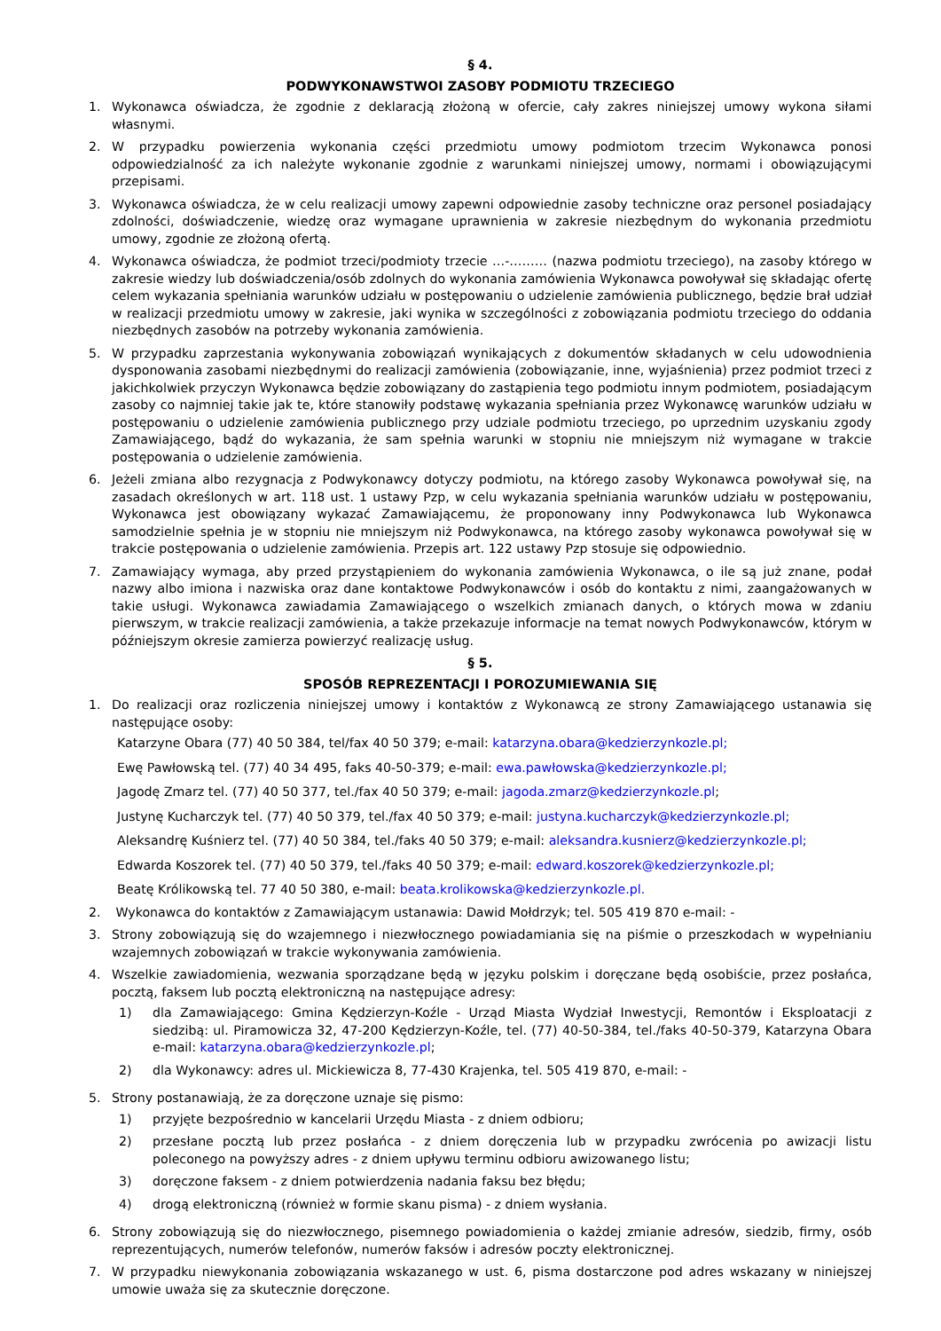§ 4.
PODWYKONAWSTWOI ZASOBY PODMIOTU TRZECIEGO
1. Wykonawca oświadcza, że zgodnie z deklaracją złożoną w ofercie, cały zakres niniejszej umowy wykona siłami własnymi.
2. W przypadku powierzenia wykonania części przedmiotu umowy podmiotom trzecim Wykonawca ponosi odpowiedzialność za ich należyte wykonanie zgodnie z warunkami niniejszej umowy, normami i obowiązującymi przepisami.
3. Wykonawca oświadcza, że w celu realizacji umowy zapewni odpowiednie zasoby techniczne oraz personel posiadający zdolności, doświadczenie, wiedzę oraz wymagane uprawnienia w zakresie niezbędnym do wykonania przedmiotu umowy, zgodnie ze złożoną ofertą.
4. Wykonawca oświadcza, że podmiot trzeci/podmioty trzecie …-……… (nazwa podmiotu trzeciego), na zasoby którego w zakresie wiedzy lub doświadczenia/osób zdolnych do wykonania zamówienia Wykonawca powoływał się składając ofertę celem wykazania spełniania warunków udziału w postępowaniu o udzielenie zamówienia publicznego, będzie brał udział w realizacji przedmiotu umowy w zakresie, jaki wynika w szczególności z zobowiązania podmiotu trzeciego do oddania niezbędnych zasobów na potrzeby wykonania zamówienia.
5. W przypadku zaprzestania wykonywania zobowiązań wynikających z dokumentów składanych w celu udowodnienia dysponowania zasobami niezbędnymi do realizacji zamówienia (zobowiązanie, inne, wyjaśnienia) przez podmiot trzeci z jakichkolwiek przyczyn Wykonawca będzie zobowiązany do zastąpienia tego podmiotu innym podmiotem, posiadającym zasoby co najmniej takie jak te, które stanowiły podstawę wykazania spełniania przez Wykonawcę warunków udziału w postępowaniu o udzielenie zamówienia publicznego przy udziale podmiotu trzeciego, po uprzednim uzyskaniu zgody Zamawiającego, bądź do wykazania, że sam spełnia warunki w stopniu nie mniejszym niż wymagane w trakcie postępowania o udzielenie zamówienia.
6. Jeżeli zmiana albo rezygnacja z Podwykonawcy dotyczy podmiotu, na którego zasoby Wykonawca powoływał się, na zasadach określonych w art. 118 ust. 1 ustawy Pzp, w celu wykazania spełniania warunków udziału w postępowaniu, Wykonawca jest obowiązany wykazać Zamawiającemu, że proponowany inny Podwykonawca lub Wykonawca samodzielnie spełnia je w stopniu nie mniejszym niż Podwykonawca, na którego zasoby wykonawca powoływał się w trakcie postępowania o udzielenie zamówienia. Przepis art. 122 ustawy Pzp stosuje się odpowiednio.
7. Zamawiający wymaga, aby przed przystąpieniem do wykonania zamówienia Wykonawca, o ile są już znane, podał nazwy albo imiona i nazwiska oraz dane kontaktowe Podwykonawców i osób do kontaktu z nimi, zaangażowanych w takie usługi. Wykonawca zawiadamia Zamawiającego o wszelkich zmianach danych, o których mowa w zdaniu pierwszym, w trakcie realizacji zamówienia, a także przekazuje informacje na temat nowych Podwykonawców, którym w późniejszym okresie zamierza powierzyć realizację usług.
§ 5.
SPOSÓB REPREZENTACJI I POROZUMIEWANIA SIĘ
1. Do realizacji oraz rozliczenia niniejszej umowy i kontaktów z Wykonawcą ze strony Zamawiającego ustanawia się następujące osoby:
Katarzyne Obara (77) 40 50 384, tel/fax 40 50 379; e-mail: katarzyna.obara@kedzierzynkozle.pl;
Ewę Pawłowską tel. (77) 40 34 495, faks 40-50-379; e-mail: ewa.pawłowska@kedzierzynkozle.pl;
Jagodę Zmarz tel. (77) 40 50 377, tel./fax 40 50 379; e-mail: jagoda.zmarz@kedzierzynkozle.pl;
Justynę Kucharczyk tel. (77) 40 50 379, tel./fax 40 50 379; e-mail: justyna.kucharczyk@kedzierzynkozle.pl;
Aleksandrę Kuśnierz tel. (77) 40 50 384, tel./faks 40 50 379; e-mail: aleksandra.kusnierz@kedzierzynkozle.pl;
Edwarda Koszorek tel. (77) 40 50 379, tel./faks 40 50 379; e-mail: edward.koszorek@kedzierzynkozle.pl;
Beatę Królikowską tel. 77 40 50 380, e-mail: beata.krolikowska@kedzierzynkozle.pl.
2. Wykonawca do kontaktów z Zamawiającym ustanawia: Dawid Mołdrzyk; tel. 505 419 870 e-mail: -
3. Strony zobowiązują się do wzajemnego i niezwłocznego powiadamiania się na piśmie o przeszkodach w wypełnianiu wzajemnych zobowiązań w trakcie wykonywania zamówienia.
4. Wszelkie zawiadomienia, wezwania sporządzane będą w języku polskim i doręczane będą osobiście, przez posłańca, pocztą, faksem lub pocztą elektroniczną na następujące adresy:
1) dla Zamawiającego: Gmina Kędzierzyn-Koźle - Urząd Miasta Wydział Inwestycji, Remontów i Eksploatacji z siedzibą: ul. Piramowicza 32, 47-200 Kędzierzyn-Koźle, tel. (77) 40-50-384, tel./faks 40-50-379, Katarzyna Obara e-mail: katarzyna.obara@kedzierzynkozle.pl;
2) dla Wykonawcy: adres ul. Mickiewicza 8, 77-430 Krajenka, tel. 505 419 870, e-mail: -
5. Strony postanawiają, że za doręczone uznaje się pismo:
1) przyjęte bezpośrednio w kancelarii Urzędu Miasta - z dniem odbioru;
2) przesłane pocztą lub przez posłańca - z dniem doręczenia lub w przypadku zwrócenia po awizacji listu poleconego na powyższy adres - z dniem upływu terminu odbioru awizowanego listu;
3) doręczone faksem - z dniem potwierdzenia nadania faksu bez błędu;
4) drogą elektroniczną (również w formie skanu pisma) - z dniem wysłania.
6. Strony zobowiązują się do niezwłocznego, pisemnego powiadomienia o każdej zmianie adresów, siedzib, firmy, osób reprezentujących, numerów telefonów, numerów faksów i adresów poczty elektronicznej.
7. W przypadku niewykonania zobowiązania wskazanego w ust. 6, pisma dostarczone pod adres wskazany w niniejszej umowie uważa się za skutecznie doręczone.